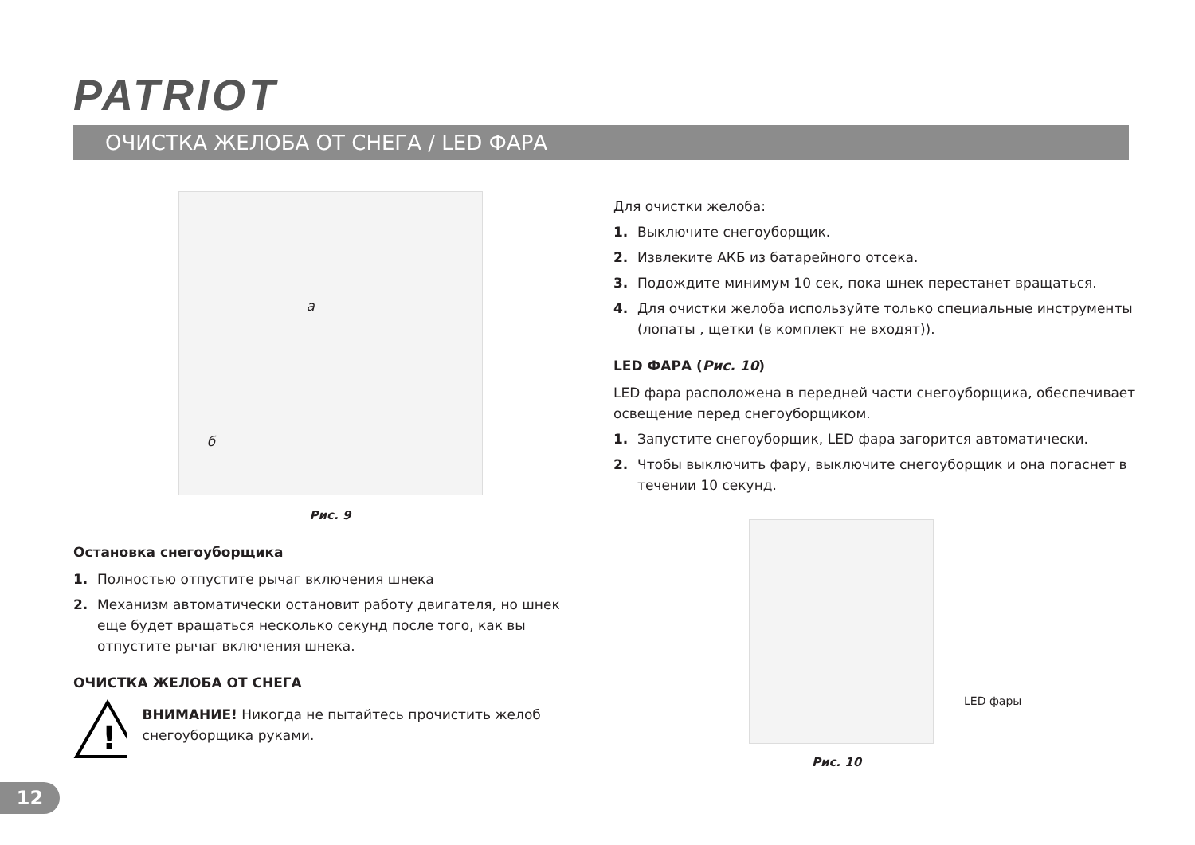PATRIOT
ОЧИСТКА ЖЕЛОБА ОТ СНЕГА / LED ФАРА
а
б
Рис. 9
Остановка снегоуборщика
1. Полностью отпустите рычаг включения шнека
2. Механизм автоматически остановит работу двигателя, но шнек еще будет вращаться несколько секунд после того, как вы отпустите рычаг включения шнека.
ОЧИСТКА ЖЕЛОБА ОТ СНЕГА
!
ВНИМАНИЕ! Никогда не пытайтесь прочистить желоб снегоуборщика руками.
Для очистки желоба:
1. Выключите снегоуборщик.
2. Извлеките АКБ из батарейного отсека.
3. Подождите минимум 10 сек, пока шнек перестанет вращаться.
4. Для очистки желоба используйте только специальные инструменты (лопаты , щетки (в комплект не входят)).
LED ФАРА (Рис. 10)
LED фара расположена в передней части снегоуборщика, обеспечивает освещение перед снегоуборщиком.
1. Запустите снегоуборщик, LED фара загорится автоматически.
2. Чтобы выключить фару, выключите снегоуборщик и она погаснет в течении 10 секунд.
LED фары
Рис. 10
12